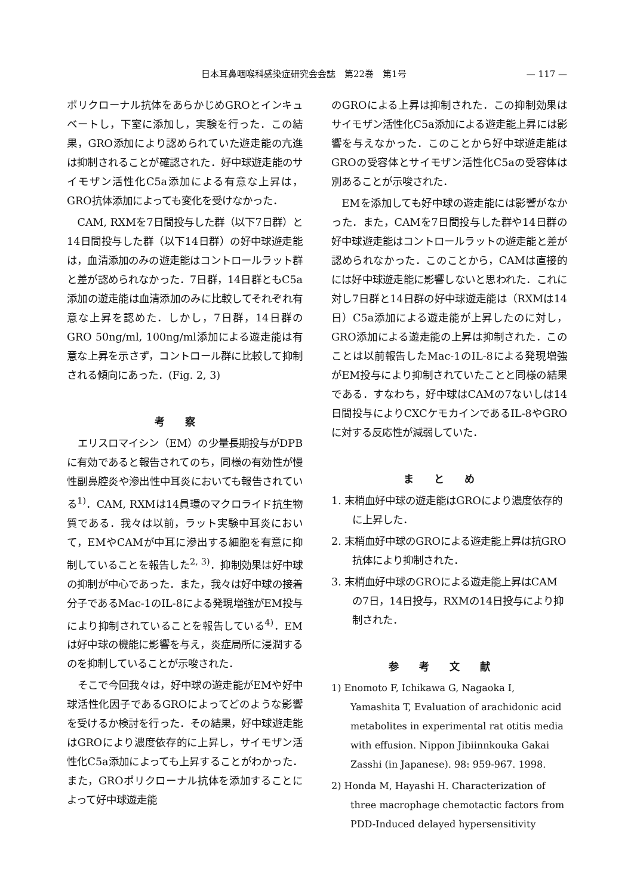日本耳鼻咽喉科感染症研究会会誌　第22巻　第1号 — 117 —
ポリクローナル抗体をあらかじめGROとインキュベートし，下室に添加し，実験を行った．この結果，GRO添加により認められていた遊走能の亢進は抑制されることが確認された．好中球遊走能のサイモザン活性化C5a添加による有意な上昇は，GRO抗体添加によっても変化を受けなかった．
CAM, RXMを7日間投与した群（以下7日群）と14日間投与した群（以下14日群）の好中球遊走能は，血清添加のみの遊走能はコントロールラット群と差が認められなかった．7日群，14日群ともC5a添加の遊走能は血清添加のみに比較してそれぞれ有意な上昇を認めた．しかし，7日群，14日群のGRO 50ng/ml, 100ng/ml添加による遊走能は有意な上昇を示さず，コントロール群に比較して抑制される傾向にあった．(Fig. 2, 3)
考察
エリスロマイシン（EM）の少量長期投与がDPBに有効であると報告されてのち，同様の有効性が慢性副鼻腔炎や滲出性中耳炎においても報告されている<sup>1)</sup>．CAM, RXMは14員環のマクロライド抗生物質である．我々は以前，ラット実験中耳炎において，EMやCAMが中耳に滲出する細胞を有意に抑制していることを報告した<sup>2, 3)</sup>．抑制効果は好中球の抑制が中心であった．また，我々は好中球の接着分子であるMac-1のIL-8による発現増強がEM投与により抑制されていることを報告している<sup>4)</sup>．EMは好中球の機能に影響を与え，炎症局所に浸潤するのを抑制していることが示唆された．
そこで今回我々は，好中球の遊走能がEMや好中球活性化因子であるGROによってどのような影響を受けるか検討を行った．その結果，好中球遊走能はGROにより濃度依存的に上昇し，サイモザン活性化C5a添加によっても上昇することがわかった．また，GROポリクローナル抗体を添加することによって好中球遊走能
のGROによる上昇は抑制された．この抑制効果はサイモザン活性化C5a添加による遊走能上昇には影響を与えなかった．このことから好中球遊走能はGROの受容体とサイモザン活性化C5aの受容体は別あることが示唆された．
EMを添加しても好中球の遊走能には影響がなかった．また，CAMを7日間投与した群や14日群の好中球遊走能はコントロールラットの遊走能と差が認められなかった．このことから，CAMは直接的には好中球遊走能に影響しないと思われた．これに対し7日群と14日群の好中球遊走能は（RXMは14日）C5a添加による遊走能が上昇したのに対し，GRO添加による遊走能の上昇は抑制された．このことは以前報告したMac-1のIL-8による発現増強がEM投与により抑制されていたことと同様の結果である．すなわち，好中球はCAMの7ないしは14日間投与によりCXCケモカインであるIL-8やGROに対する反応性が減弱していた．
まとめ
1. 末梢血好中球の遊走能はGROにより濃度依存的に上昇した．
2. 末梢血好中球のGROによる遊走能上昇は抗GRO抗体により抑制された．
3. 末梢血好中球のGROによる遊走能上昇はCAMの7日，14日投与，RXMの14日投与により抑制された．
参考文献
1) Enomoto F, Ichikawa G, Nagaoka I, Yamashita T, Evaluation of arachidonic acid metabolites in experimental rat otitis media with effusion. Nippon Jibiinnkouka Gakai Zasshi (in Japanese). 98: 959-967. 1998.
2) Honda M, Hayashi H. Characterization of three macrophage chemotactic factors from PDD-Induced delayed hypersensitivity